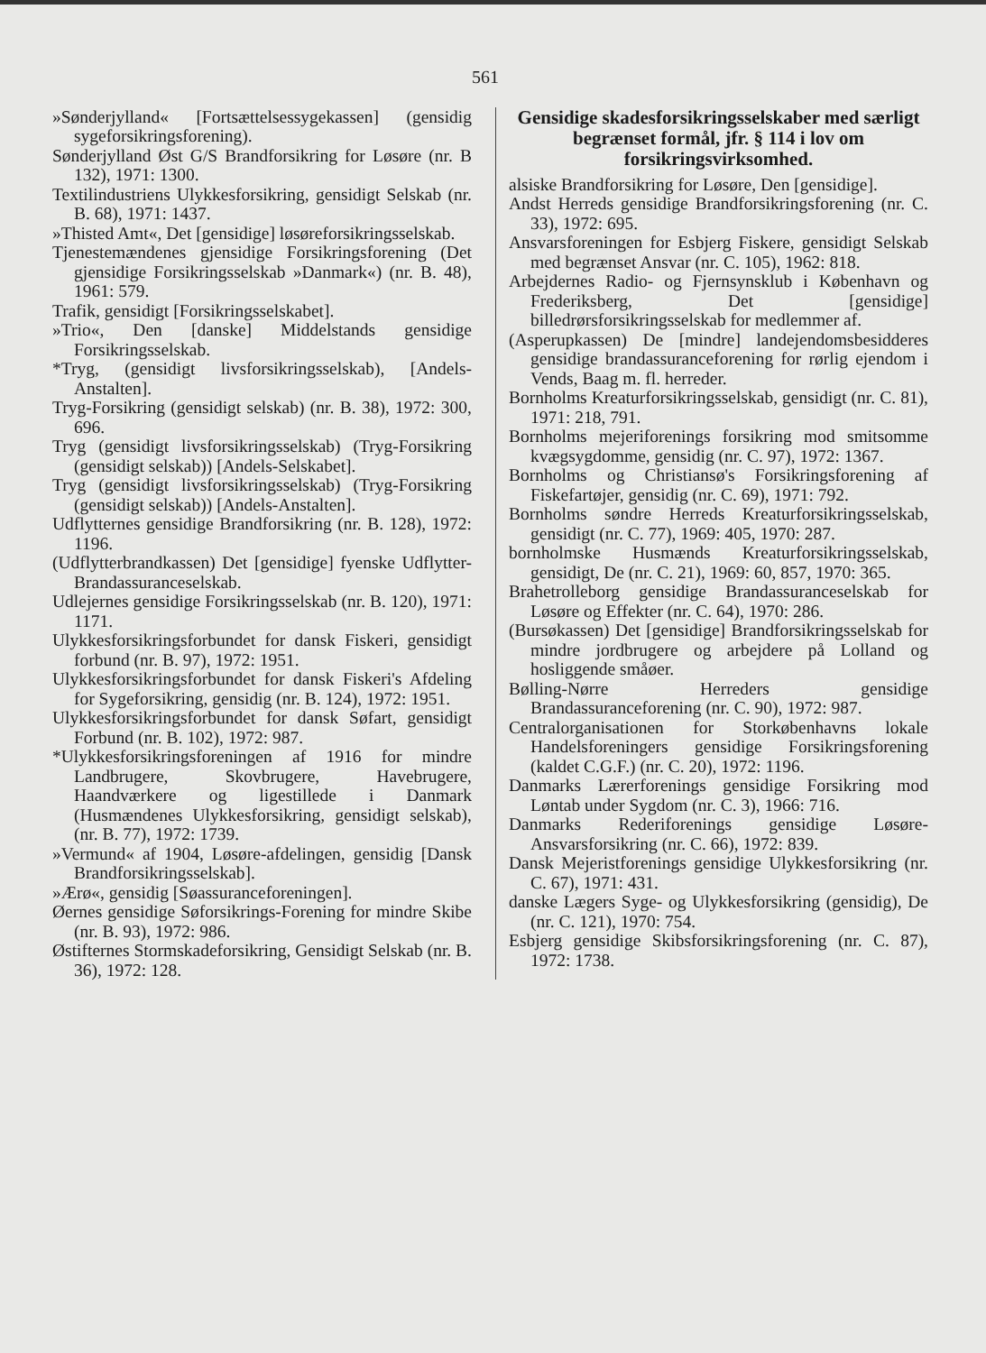561
»Sønderjylland« [Fortsættelsessygekassen] (gensidig sygeforsikringsforening).
Sønderjylland Øst G/S Brandforsikring for Løsøre (nr. B 132), 1971: 1300.
Textilindustriens Ulykkesforsikring, gensidigt Selskab (nr. B. 68), 1971: 1437.
»Thisted Amt«, Det [gensidige] løsøreforsikringsselskab.
Tjenestemændenes gjensidige Forsikringsforening (Det gjensidige Forsikringsselskab »Danmark«) (nr. B. 48), 1961: 579.
Trafik, gensidigt [Forsikringsselskabet].
»Trio«, Den [danske] Middelstands gensidige Forsikringsselskab.
*Tryg, (gensidigt livsforsikringsselskab), [Andels-Anstalten].
Tryg-Forsikring (gensidigt selskab) (nr. B. 38), 1972: 300, 696.
Tryg (gensidigt livsforsikringsselskab) (Tryg-Forsikring (gensidigt selskab)) [Andels-Selskabet].
Tryg (gensidigt livsforsikringsselskab) (Tryg-Forsikring (gensidigt selskab)) [Andels-Anstalten].
Udflytternes gensidige Brandforsikring (nr. B. 128), 1972: 1196.
(Udflytterbrandkassen) Det [gensidige] fyenske Udflytter-Brandassuranceselskab.
Udlejernes gensidige Forsikringsselskab (nr. B. 120), 1971: 1171.
Ulykkesforsikringsforbundet for dansk Fiskeri, gensidigt forbund (nr. B. 97), 1972: 1951.
Ulykkesforsikringsforbundet for dansk Fiskeri's Afdeling for Sygeforsikring, gensidig (nr. B. 124), 1972: 1951.
Ulykkesforsikringsforbundet for dansk Søfart, gensidigt Forbund (nr. B. 102), 1972: 987.
*Ulykkesforsikringsforeningen af 1916 for mindre Landbrugere, Skovbrugere, Havebrugere, Haandværkere og ligestillede i Danmark (Husmændenes Ulykkesforsikring, gensidigt selskab), (nr. B. 77), 1972: 1739.
»Vermund« af 1904, Løsøre-afdelingen, gensidig [Dansk Brandforsikringsselskab].
»Ærø«, gensidig [Søassuranceforeningen].
Øernes gensidige Søforsikrings-Forening for mindre Skibe (nr. B. 93), 1972: 986.
Østifternes Stormskadeforsikring, Gensidigt Selskab (nr. B. 36), 1972: 128.
Gensidige skadesforsikringsselskaber med særligt begrænset formål, jfr. § 114 i lov om forsikringsvirksomhed.
alsiske Brandforsikring for Løsøre, Den [gensidige].
Andst Herreds gensidige Brandforsikringsforening (nr. C. 33), 1972: 695.
Ansvarsforeningen for Esbjerg Fiskere, gensidigt Selskab med begrænset Ansvar (nr. C. 105), 1962: 818.
Arbejdernes Radio- og Fjernsynsklub i København og Frederiksberg, Det [gensidige] billedrørsforsikringsselskab for medlemmer af.
(Asperupkassen) De [mindre] landejendomsbesidderes gensidige brandassuranceforening for rørlig ejendom i Vends, Baag m. fl. herreder.
Bornholms Kreaturforsikringsselskab, gensidigt (nr. C. 81), 1971: 218, 791.
Bornholms mejeriforenings forsikring mod smitsomme kvægsygdomme, gensidig (nr. C. 97), 1972: 1367.
Bornholms og Christiansø's Forsikringsforening af Fiskefartøjer, gensidig (nr. C. 69), 1971: 792.
Bornholms søndre Herreds Kreaturforsikringsselskab, gensidigt (nr. C. 77), 1969: 405, 1970: 287.
bornholmske Husmænds Kreaturforsikringsselskab, gensidigt, De (nr. C. 21), 1969: 60, 857, 1970: 365.
Brahetrolleborg gensidige Brandassuranceselskab for Løsøre og Effekter (nr. C. 64), 1970: 286.
(Bursøkassen) Det [gensidige] Brandforsikringsselskab for mindre jordbrugere og arbejdere på Lolland og hosliggende småøer.
Bølling-Nørre Herreders gensidige Brandassuranceforening (nr. C. 90), 1972: 987.
Centralorganisationen for Storkøbenhavns lokale Handelsforeningers gensidige Forsikringsforening (kaldet C.G.F.) (nr. C. 20), 1972: 1196.
Danmarks Lærerforenings gensidige Forsikring mod Løntab under Sygdom (nr. C. 3), 1966: 716.
Danmarks Rederiforenings gensidige Løsøre-Ansvarsforsikring (nr. C. 66), 1972: 839.
Dansk Mejeristforenings gensidige Ulykkesforsikring (nr. C. 67), 1971: 431.
danske Lægers Syge- og Ulykkesforsikring (gensidig), De (nr. C. 121), 1970: 754.
Esbjerg gensidige Skibsforsikringsforening (nr. C. 87), 1972: 1738.